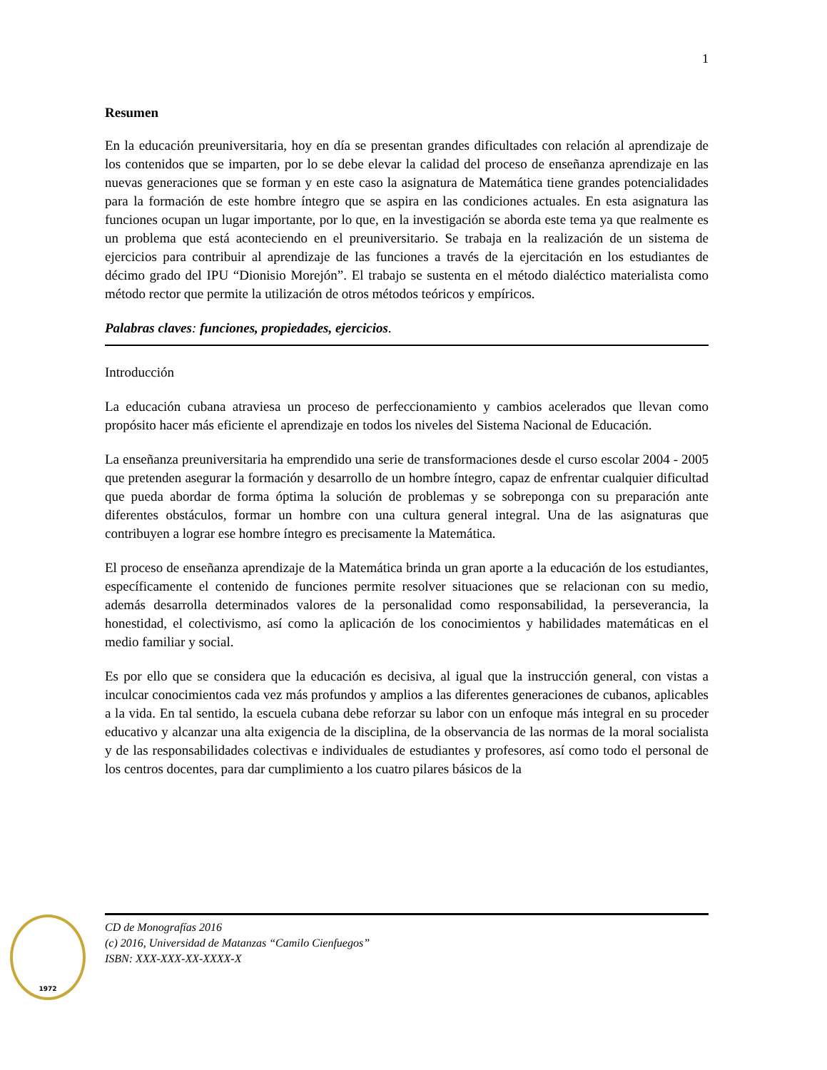1
Resumen
En la educación preuniversitaria, hoy en día se presentan grandes dificultades con relación al aprendizaje de los contenidos que se imparten, por lo se debe elevar la calidad del proceso de enseñanza aprendizaje en las nuevas generaciones que se forman y en este caso la asignatura de Matemática tiene grandes potencialidades para la formación de este hombre íntegro que se aspira en las condiciones actuales. En esta asignatura las funciones ocupan un lugar importante, por lo que, en la investigación se aborda este tema ya que realmente es un problema que está aconteciendo en el preuniversitario. Se trabaja en la realización de un sistema de ejercicios para contribuir al aprendizaje de las funciones a través de la ejercitación en los estudiantes de décimo grado del IPU “Dionisio Morejón”. El trabajo se sustenta en el método dialéctico materialista como método rector que permite la utilización de otros métodos teóricos y empíricos.
Palabras claves: funciones, propiedades, ejercicios.
Introducción
La educación cubana atraviesa un proceso de perfeccionamiento y cambios acelerados que llevan como propósito hacer más eficiente el aprendizaje en todos los niveles del Sistema Nacional de Educación.
La enseñanza preuniversitaria ha emprendido una serie de transformaciones desde el curso escolar 2004 - 2005 que pretenden asegurar la formación y desarrollo de un hombre íntegro, capaz de enfrentar cualquier dificultad que pueda abordar de forma óptima la solución de problemas y se sobreponga con su preparación ante diferentes obstáculos, formar un hombre con una cultura general integral. Una de las asignaturas que contribuyen a lograr ese hombre íntegro es precisamente la Matemática.
El proceso de enseñanza aprendizaje de la Matemática brinda un gran aporte a la educación de los estudiantes, específicamente el contenido de funciones permite resolver situaciones que se relacionan con su medio, además desarrolla determinados valores de la personalidad como responsabilidad, la perseverancia, la honestidad, el colectivismo, así como la aplicación de los conocimientos y habilidades matemáticas en el medio familiar y social.
Es por ello que se considera que la educación es decisiva, al igual que la instrucción general, con vistas a inculcar conocimientos cada vez más profundos y amplios a las diferentes generaciones de cubanos, aplicables a la vida. En tal sentido, la escuela cubana debe reforzar su labor con un enfoque más integral en su proceder educativo y alcanzar una alta exigencia de la disciplina, de la observancia de las normas de la moral socialista y de las responsabilidades colectivas e individuales de estudiantes y profesores, así como todo el personal de los centros docentes, para dar cumplimiento a los cuatro pilares básicos de la
1972
CD de Monografías 2016
(c) 2016, Universidad de Matanzas “Camilo Cienfuegos”
ISBN: XXX-XXX-XX-XXXX-X